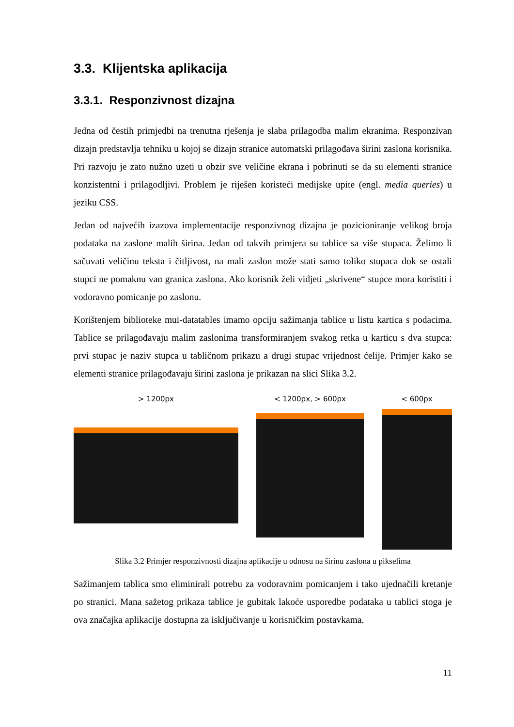3.3. Klijentska aplikacija
3.3.1. Responzivnost dizajna
Jedna od čestih primjedbi na trenutna rješenja je slaba prilagodba malim ekranima. Responzivan dizajn predstavlja tehniku u kojoj se dizajn stranice automatski prilagođava širini zaslona korisnika. Pri razvoju je zato nužno uzeti u obzir sve veličine ekrana i pobrinuti se da su elementi stranice konzistentni i prilagodljivi. Problem je riješen koristeći medijske upite (engl. media queries) u jeziku CSS.
Jedan od najvećih izazova implementacije responzivnog dizajna je pozicioniranje velikog broja podataka na zaslone malih širina. Jedan od takvih primjera su tablice sa više stupaca. Želimo li sačuvati veličinu teksta i čitljivost, na mali zaslon može stati samo toliko stupaca dok se ostali stupci ne pomaknu van granica zaslona. Ako korisnik želi vidjeti „skrivene“ stupce mora koristiti i vodoravno pomicanje po zaslonu.
Korištenjem biblioteke mui-datatables imamo opciju sažimanja tablice u listu kartica s podacima. Tablice se prilagođavaju malim zaslonima transformiranjem svakog retka u karticu s dva stupca: prvi stupac je naziv stupca u tabličnom prikazu a drugi stupac vrijednost ćelije. Primjer kako se elementi stranice prilagođavaju širini zaslona je prikazan na slici Slika 3.2.
> 1200px < 1200px, > 600px < 600px
Slika 3.2 Primjer responzivnosti dizajna aplikacije u odnosu na širinu zaslona u pikselima
Sažimanjem tablica smo eliminirali potrebu za vodoravnim pomicanjem i tako ujednačili kretanje po stranici. Mana sažetog prikaza tablice je gubitak lakoće usporedbe podataka u tablici stoga je ova značajka aplikacije dostupna za isključivanje u korisničkim postavkama.
11